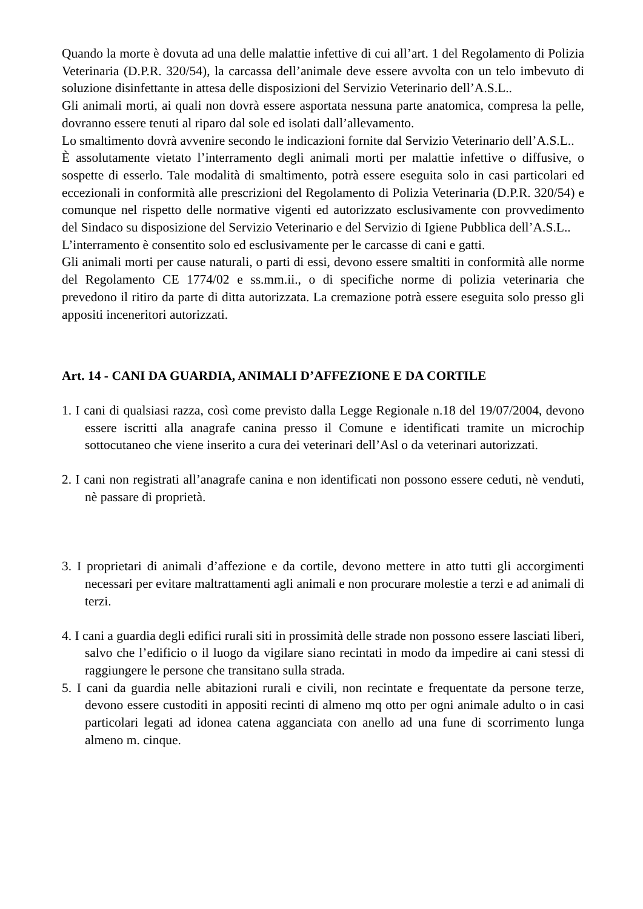Quando la morte è dovuta ad una delle malattie infettive di cui all’art. 1 del Regolamento di Polizia Veterinaria (D.P.R. 320/54), la carcassa dell’animale deve essere avvolta con un telo imbevuto di soluzione disinfettante in attesa delle disposizioni del Servizio Veterinario dell’A.S.L..
Gli animali morti, ai quali non dovrà essere asportata nessuna parte anatomica, compresa la pelle, dovranno essere tenuti al riparo dal sole ed isolati dall’allevamento.
Lo smaltimento dovrà avvenire secondo le indicazioni fornite dal Servizio Veterinario dell’A.S.L..
È assolutamente vietato l’interramento degli animali morti per malattie infettive o diffusive, o sospette di esserlo. Tale modalità di smaltimento, potrà essere eseguita solo in casi particolari ed eccezionali in conformità alle prescrizioni del Regolamento di Polizia Veterinaria (D.P.R. 320/54) e comunque nel rispetto delle normative vigenti ed autorizzato esclusivamente con provvedimento del Sindaco su disposizione del Servizio Veterinario e del Servizio di Igiene Pubblica dell’A.S.L..
L’interramento è consentito solo ed esclusivamente per le carcasse di cani e gatti.
Gli animali morti per cause naturali, o parti di essi, devono essere smaltiti in conformità alle norme del Regolamento CE 1774/02 e ss.mm.ii., o di specifiche norme di polizia veterinaria che prevedono il ritiro da parte di ditta autorizzata. La cremazione potrà essere eseguita solo presso gli appositi inceneritori autorizzati.
Art. 14 - CANI DA GUARDIA, ANIMALI D’AFFEZIONE E DA CORTILE
1. I cani di qualsiasi razza, così come previsto dalla Legge Regionale n.18 del 19/07/2004, devono essere iscritti alla anagrafe canina presso il Comune e identificati tramite un microchip sottocutaneo che viene inserito a cura dei veterinari dell’Asl o da veterinari autorizzati.
2. I cani non registrati all’anagrafe canina e non identificati non possono essere ceduti, nè venduti, nè passare di proprietà.
3. I proprietari di animali d’affezione e da cortile, devono mettere in atto tutti gli accorgimenti necessari per evitare maltrattamenti agli animali e non procurare molestie a terzi e ad animali di terzi.
4. I cani a guardia degli edifici rurali siti in prossimità delle strade non possono essere lasciati liberi, salvo che l’edificio o il luogo da vigilare siano recintati in modo da impedire ai cani stessi di raggiungere le persone che transitano sulla strada.
5. I cani da guardia nelle abitazioni rurali e civili, non recintate e frequentate da persone terze, devono essere custoditi in appositi recinti di almeno mq otto per ogni animale adulto o in casi particolari legati ad idonea catena agganciata con anello ad una fune di scorrimento lunga almeno m. cinque.